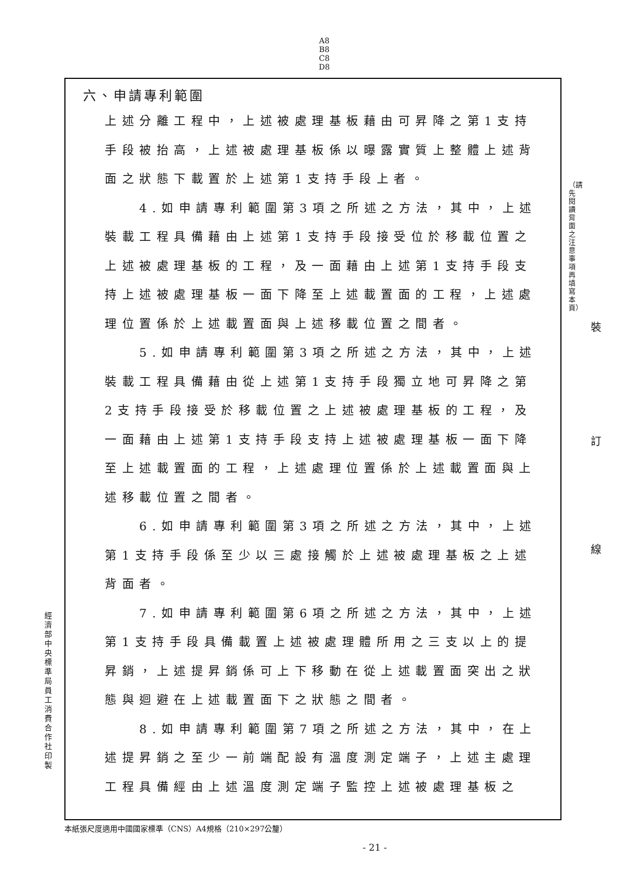A8
B8
C8
D8
六、申請專利範圍
上述分離工程中，上述被處理基板藉由可昇降之第1支持手段被抬高，上述被處理基板係以曝露實質上整體上述背面之狀態下載置於上述第1支持手段上者。
　　4.如申請專利範圍第3項之所述之方法，其中，上述裝載工程具備藉由上述第1支持手段接受位於移載位置之上述被處理基板的工程，及一面藉由上述第1支持手段支持上述被處理基板一面下降至上述載置面的工程，上述處理位置係於上述載置面與上述移載位置之間者。
　　5.如申請專利範圍第3項之所述之方法，其中，上述裝載工程具備藉由從上述第1支持手段獨立地可昇降之第2支持手段接受於移載位置之上述被處理基板的工程，及一面藉由上述第1支持手段支持上述被處理基板一面下降至上述載置面的工程，上述處理位置係於上述載置面與上述移載位置之間者。
　　6.如申請專利範圍第3項之所述之方法，其中，上述第1支持手段係至少以三處接觸於上述被處理基板之上述背面者。
　　7.如申請專利範圍第6項之所述之方法，其中，上述第1支持手段具備載置上述被處理體所用之三支以上的提昇銷，上述提昇銷係可上下移動在從上述載置面突出之狀態與迴避在上述載置面下之狀態之間者。
　　8.如申請專利範圍第7項之所述之方法，其中，在上述提昇銷之至少一前端配設有溫度測定端子，上述主處理工程具備經由上述溫度測定端子監控上述被處理基板之
（請先閱讀背面之注意事項再填寫本頁）
裝
訂
線
經濟部中央標準局員工消費合作社印製
本紙張尺度適用中國國家標準（CNS）A4規格（210×297公釐）
- 21 -